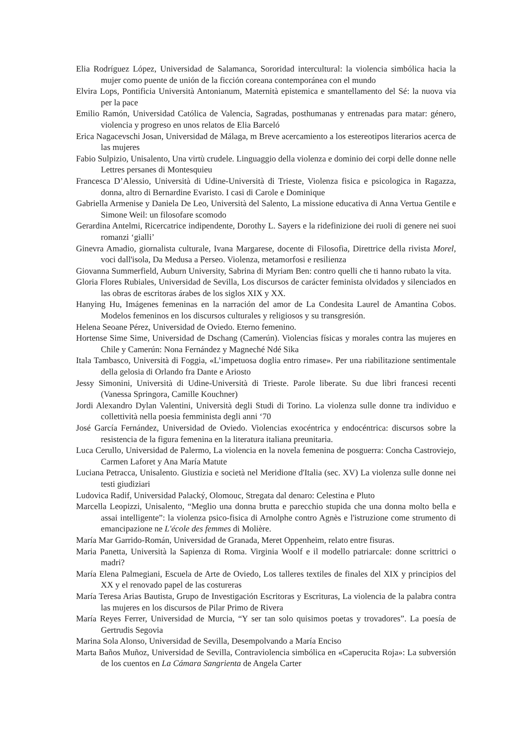Elia Rodríguez López, Universidad de Salamanca, Sororidad intercultural: la violencia simbólica hacia la mujer como puente de unión de la ficción coreana contemporánea con el mundo
Elvira Lops, Pontificia Università Antonianum, Maternità epistemica e smantellamento del Sé: la nuova via per la pace
Emilio Ramón, Universidad Católica de Valencia, Sagradas, posthumanas y entrenadas para matar: género, violencia y progreso en unos relatos de Elia Barceló
Erica Nagacevschi Josan, Universidad de Málaga, m Breve acercamiento a los estereotipos literarios acerca de las mujeres
Fabio Sulpizio, Unisalento, Una virtù crudele. Linguaggio della violenza e dominio dei corpi delle donne nelle Lettres persanes di Montesquieu
Francesca D’Alessio, Università di Udine-Università di Trieste, Violenza fisica e psicologica in Ragazza, donna, altro di Bernardine Evaristo. I casi di Carole e Dominique
Gabriella Armenise y Daniela De Leo, Università del Salento, La missione educativa di Anna Vertua Gentile e Simone Weil: un filosofare scomodo
Gerardina Antelmi, Ricercatrice indipendente, Dorothy L. Sayers e la ridefinizione dei ruoli di genere nei suoi romanzi ‘gialli’
Ginevra Amadio, giornalista culturale, Ivana Margarese, docente di Filosofia, Direttrice della rivista Morel, voci dall'isola, Da Medusa a Perseo. Violenza, metamorfosi e resilienza
Giovanna Summerfield, Auburn University, Sabrina di Myriam Ben: contro quelli che ti hanno rubato la vita.
Gloria Flores Rubiales, Universidad de Sevilla, Los discursos de carácter feminista olvidados y silenciados en las obras de escritoras árabes de los siglos XIX y XX.
Hanying Hu, Imágenes femeninas en la narración del amor de La Condesita Laurel de Amantina Cobos. Modelos femeninos en los discursos culturales y religiosos y su transgresión.
Helena Seoane Pérez, Universidad de Oviedo. Eterno femenino.
Hortense Sime Sime, Universidad de Dschang (Camerún). Violencias físicas y morales contra las mujeres en Chile y Camerún: Nona Fernández y Magneché Ndé Sika
Itala Tambasco, Università di Foggia, «L’impetuosa doglia entro rimase». Per una riabilitazione sentimentale della gelosia di Orlando fra Dante e Ariosto
Jessy Simonini, Università di Udine-Università di Trieste. Parole liberate. Su due libri francesi recenti (Vanessa Springora, Camille Kouchner)
Jordi Alexandro Dylan Valentini, Università degli Studi di Torino. La violenza sulle donne tra individuo e collettività nella poesia femminista degli anni ‘70
José García Fernández, Universidad de Oviedo. Violencias exocéntrica y endocéntrica: discursos sobre la resistencia de la figura femenina en la literatura italiana preunitaria.
Luca Cerullo, Universidad de Palermo, La violencia en la novela femenina de posguerra: Concha Castroviejo, Carmen Laforet y Ana María Matute
Luciana Petracca, Unisalento. Giustizia e società nel Meridione d'Italia (sec. XV) La violenza sulle donne nei testi giudiziari
Ludovica Radif, Universidad Palacký, Olomouc, Stregata dal denaro: Celestina e Pluto
Marcella Leopizzi, Unisalento, “Meglio una donna brutta e parecchio stupida che una donna molto bella e assai intelligente”: la violenza psico-fisica di Arnolphe contro Agnès e l'istruzione come strumento di emancipazione ne L'école des femmes di Molière.
María Mar Garrido-Román, Universidad de Granada, Meret Oppenheim, relato entre fisuras.
Maria Panetta, Università la Sapienza di Roma. Virginia Woolf e il modello patriarcale: donne scrittrici o madri?
María Elena Palmegiani, Escuela de Arte de Oviedo, Los talleres textiles de finales del XIX y principios del XX y el renovado papel de las costureras
María Teresa Arias Bautista, Grupo de Investigación Escritoras y Escrituras, La violencia de la palabra contra las mujeres en los discursos de Pilar Primo de Rivera
María Reyes Ferrer, Universidad de Murcia, “Y ser tan solo quisimos poetas y trovadores”. La poesía de Gertrudis Segovia
Marina Sola Alonso, Universidad de Sevilla, Desempolvando a María Enciso
Marta Baños Muñoz, Universidad de Sevilla, Contraviolencia simbólica en «Caperucita Roja»: La subversión de los cuentos en La Cámara Sangrienta de Angela Carter